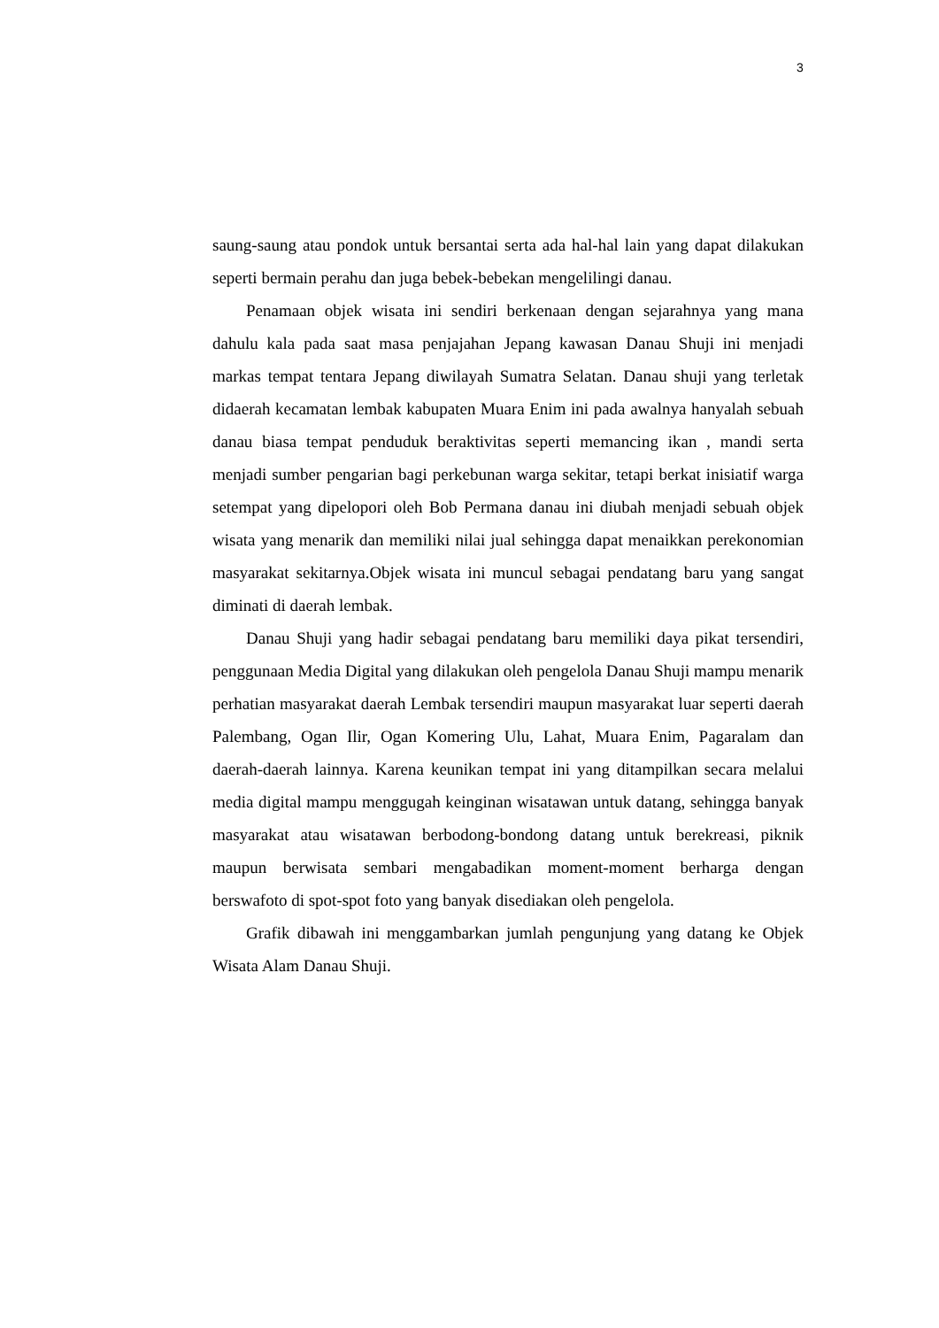3
saung-saung atau pondok untuk bersantai serta ada hal-hal lain yang dapat dilakukan seperti bermain perahu dan juga bebek-bebekan mengelilingi danau.
Penamaan objek wisata ini sendiri berkenaan dengan sejarahnya yang mana dahulu kala pada saat masa penjajahan Jepang kawasan Danau Shuji ini menjadi markas tempat tentara Jepang diwilayah Sumatra Selatan. Danau shuji yang terletak didaerah kecamatan lembak kabupaten Muara Enim ini pada awalnya hanyalah sebuah danau biasa tempat penduduk beraktivitas seperti memancing ikan , mandi serta menjadi sumber pengarian bagi perkebunan warga sekitar, tetapi berkat inisiatif warga setempat yang dipelopori oleh Bob Permana danau ini diubah menjadi sebuah objek wisata yang menarik dan memiliki nilai jual sehingga dapat menaikkan perekonomian masyarakat sekitarnya.Objek wisata ini muncul sebagai pendatang baru yang sangat diminati di daerah lembak.
Danau Shuji yang hadir sebagai pendatang baru memiliki daya pikat tersendiri, penggunaan Media Digital yang dilakukan oleh pengelola Danau Shuji mampu menarik perhatian masyarakat daerah Lembak tersendiri maupun masyarakat luar seperti daerah Palembang, Ogan Ilir, Ogan Komering Ulu, Lahat, Muara Enim, Pagaralam dan daerah-daerah lainnya. Karena keunikan tempat ini yang ditampilkan secara melalui media digital mampu menggugah keinginan wisatawan untuk datang, sehingga banyak masyarakat atau wisatawan berbodong-bondong datang untuk berekreasi, piknik maupun berwisata sembari mengabadikan moment-moment berharga dengan berswafoto di spot-spot foto yang banyak disediakan oleh pengelola.
Grafik dibawah ini menggambarkan jumlah pengunjung yang datang ke Objek Wisata Alam Danau Shuji.